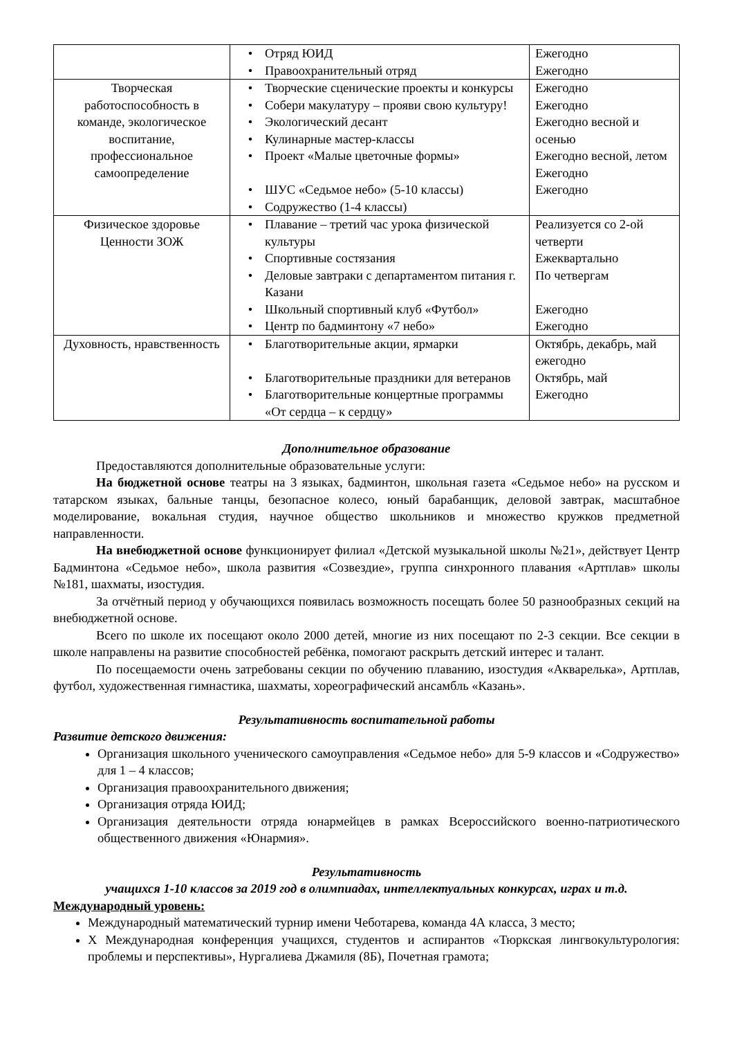| | • Отряд ЮИД • Правоохранительный отряд | Ежегодно Ежегодно |
| Творческая работоспособность в команде, экологическое воспитание, профессиональное самоопределение | • Творческие сценические проекты и конкурсы • Собери макулатуру – прояви свою культуру! • Экологический десант • Кулинарные мастер-классы • Проект «Малые цветочные формы» • ШУС «Седьмое небо» (5-10 классы) • Содружество (1-4 классы) | Ежегодно Ежегодно Ежегодно весной и осенью Ежегодно весной, летом Ежегодно Ежегодно |
| Физическое здоровье Ценности ЗОЖ | • Плавание – третий час урока физической культуры • Спортивные состязания • Деловые завтраки с департаментом питания г. Казани • Школьный спортивный клуб «Футбол» • Центр по бадминтону «7 небо» | Реализуется со 2-ой четверти Ежеквартально По четвергам Ежегодно Ежегодно |
| Духовность, нравственность | • Благотворительные акции, ярмарки • Благотворительные праздники для ветеранов • Благотворительные концертные программы «От сердца – к сердцу» | Октябрь, декабрь, май ежегодно Октябрь, май Ежегодно |
Дополнительное образование
Предоставляются дополнительные образовательные услуги:
На бюджетной основе театры на 3 языках, бадминтон, школьная газета «Седьмое небо» на русском и татарском языках, бальные танцы, безопасное колесо, юный барабанщик, деловой завтрак, масштабное моделирование, вокальная студия, научное общество школьников и множество кружков предметной направленности.
На внебюджетной основе функционирует филиал «Детской музыкальной школы №21», действует Центр Бадминтона «Седьмое небо», школа развития «Созвездие», группа синхронного плавания «Артплав» школы №181, шахматы, изостудия.
За отчётный период у обучающихся появилась возможность посещать более 50 разнообразных секций на внебюджетной основе.
Всего по школе их посещают около 2000 детей, многие из них посещают по 2-3 секции. Все секции в школе направлены на развитие способностей ребёнка, помогают раскрыть детский интерес и талант.
По посещаемости очень затребованы секции по обучению плаванию, изостудия «Акварелька», Артплав, футбол, художественная гимнастика, шахматы, хореографический ансамбль «Казань».
Результативность воспитательной работы
Развитие детского движения:
Организация школьного ученического самоуправления «Седьмое небо» для 5-9 классов и «Содружество» для 1 – 4 классов;
Организация правоохранительного движения;
Организация отряда ЮИД;
Организация деятельности отряда юнармейцев в рамках Всероссийского военно-патриотического общественного движения «Юнармия».
Результативность
учащихся 1-10 классов за 2019 год в олимпиадах, интеллектуальных конкурсах, играх и т.д.
Международный уровень:
Международный математический турнир имени Чеботарева, команда 4А класса, 3 место;
X Международная конференция учащихся, студентов и аспирантов «Тюркская лингвокультурология: проблемы и перспективы», Нургалиева Джамиля (8Б), Почетная грамота;